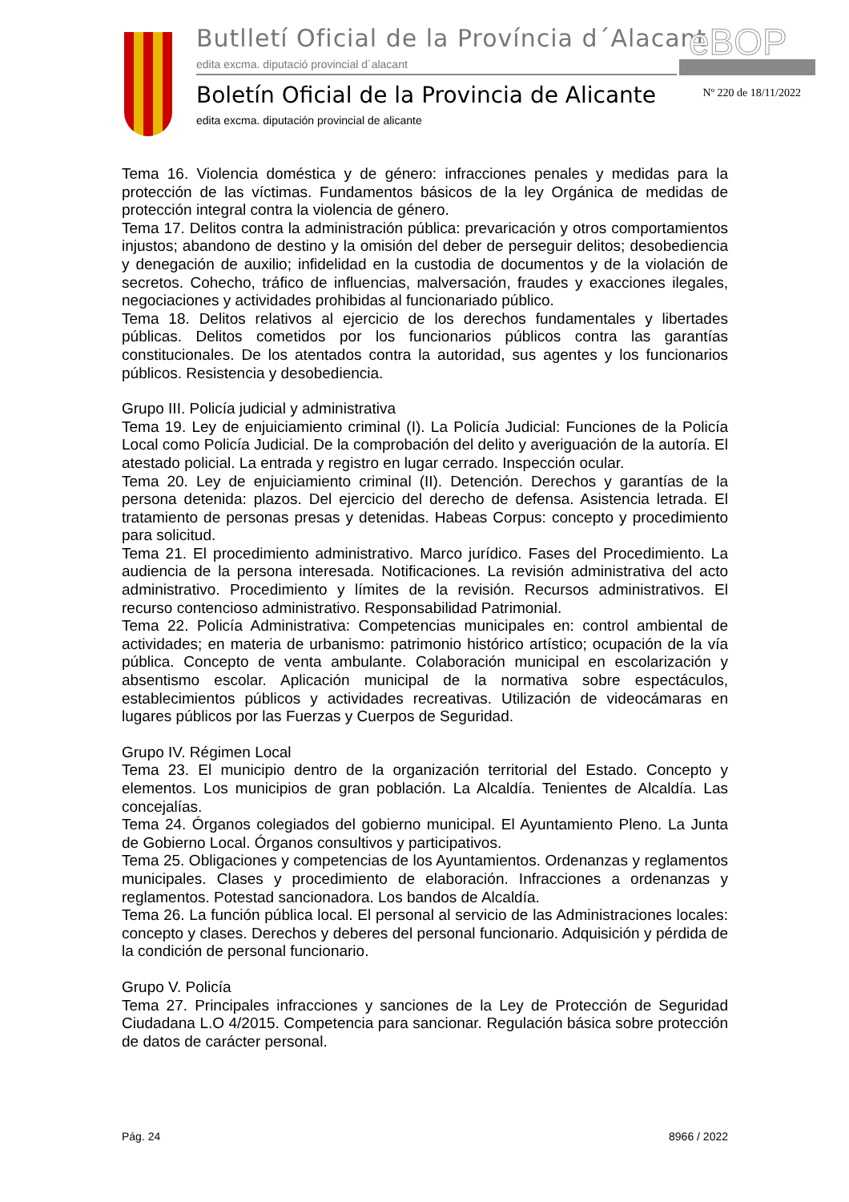Butlletí Oficial de la Província d´Alacant
edita excma. diputació provincial d´alacant
eBOP
Boletín Oficial de la Provincia de Alicante
edita excma. diputación provincial de alicante
Nº 220 de 18/11/2022
Tema 16. Violencia doméstica y de género: infracciones penales y medidas para la protección de las víctimas. Fundamentos básicos de la ley Orgánica de medidas de protección integral contra la violencia de género.
Tema 17. Delitos contra la administración pública: prevaricación y otros comportamientos injustos; abandono de destino y la omisión del deber de perseguir delitos; desobediencia y denegación de auxilio; infidelidad en la custodia de documentos y de la violación de secretos. Cohecho, tráfico de influencias, malversación, fraudes y exacciones ilegales, negociaciones y actividades prohibidas al funcionariado público.
Tema 18. Delitos relativos al ejercicio de los derechos fundamentales y libertades públicas. Delitos cometidos por los funcionarios públicos contra las garantías constitucionales. De los atentados contra la autoridad, sus agentes y los funcionarios públicos. Resistencia y desobediencia.
Grupo III. Policía judicial y administrativa
Tema 19. Ley de enjuiciamiento criminal (I). La Policía Judicial: Funciones de la Policía Local como Policía Judicial. De la comprobación del delito y averiguación de la autoría. El atestado policial. La entrada y registro en lugar cerrado. Inspección ocular.
Tema 20. Ley de enjuiciamiento criminal (II). Detención. Derechos y garantías de la persona detenida: plazos. Del ejercicio del derecho de defensa. Asistencia letrada. El tratamiento de personas presas y detenidas. Habeas Corpus: concepto y procedimiento para solicitud.
Tema 21. El procedimiento administrativo. Marco jurídico. Fases del Procedimiento. La audiencia de la persona interesada. Notificaciones. La revisión administrativa del acto administrativo. Procedimiento y límites de la revisión. Recursos administrativos. El recurso contencioso administrativo. Responsabilidad Patrimonial.
Tema 22. Policía Administrativa: Competencias municipales en: control ambiental de actividades; en materia de urbanismo: patrimonio histórico artístico; ocupación de la vía pública. Concepto de venta ambulante. Colaboración municipal en escolarización y absentismo escolar. Aplicación municipal de la normativa sobre espectáculos, establecimientos públicos y actividades recreativas. Utilización de videocámaras en lugares públicos por las Fuerzas y Cuerpos de Seguridad.
Grupo IV. Régimen Local
Tema 23. El municipio dentro de la organización territorial del Estado. Concepto y elementos. Los municipios de gran población. La Alcaldía. Tenientes de Alcaldía. Las concejalías.
Tema 24. Órganos colegiados del gobierno municipal. El Ayuntamiento Pleno. La Junta de Gobierno Local. Órganos consultivos y participativos.
Tema 25. Obligaciones y competencias de los Ayuntamientos. Ordenanzas y reglamentos municipales. Clases y procedimiento de elaboración. Infracciones a ordenanzas y reglamentos. Potestad sancionadora. Los bandos de Alcaldía.
Tema 26. La función pública local. El personal al servicio de las Administraciones locales: concepto y clases. Derechos y deberes del personal funcionario. Adquisición y pérdida de la condición de personal funcionario.
Grupo V. Policía
Tema 27. Principales infracciones y sanciones de la Ley de Protección de Seguridad Ciudadana L.O 4/2015. Competencia para sancionar. Regulación básica sobre protección de datos de carácter personal.
Pág. 24 8966 / 2022